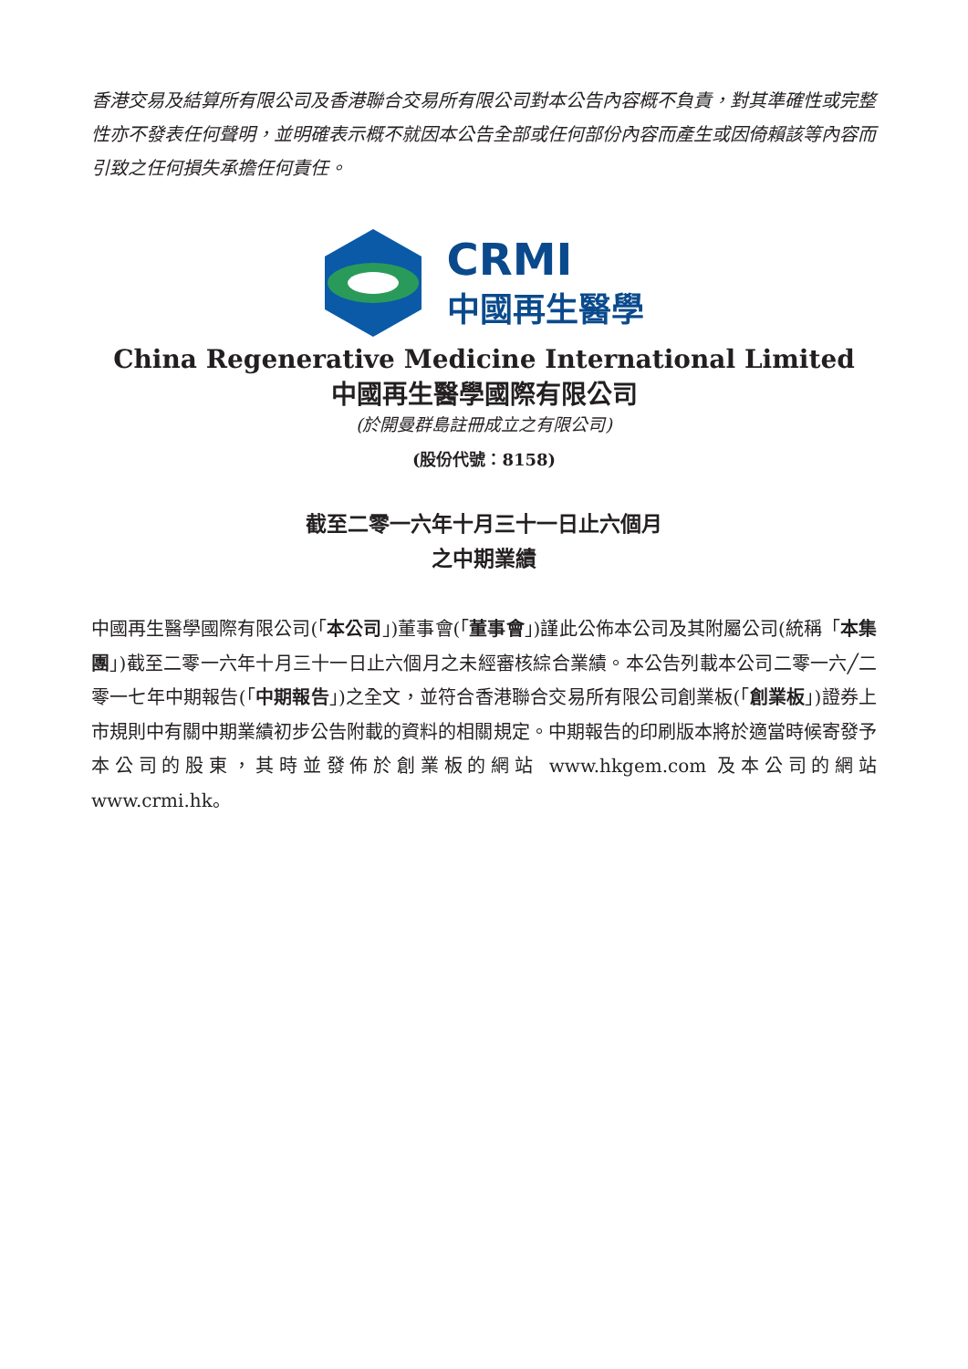香港交易及結算所有限公司及香港聯合交易所有限公司對本公告內容概不負責，對其準確性或完整性亦不發表任何聲明，並明確表示概不就因本公告全部或任何部份內容而產生或因倚賴該等內容而引致之任何損失承擔任何責任。
CRMI
中國再生醫學
China Regenerative Medicine International Limited
中國再生醫學國際有限公司
(於開曼群島註冊成立之有限公司)
(股份代號：8158)
截至二零一六年十月三十一日止六個月
之中期業績
中國再生醫學國際有限公司(「本公司」)董事會(「董事會」)謹此公佈本公司及其附屬公司(統稱「本集團」)截至二零一六年十月三十一日止六個月之未經審核綜合業績。本公告列載本公司二零一六╱二零一七年中期報告(「中期報告」)之全文，並符合香港聯合交易所有限公司創業板(「創業板」)證券上市規則中有關中期業績初步公告附載的資料的相關規定。中期報告的印刷版本將於適當時候寄發予本公司的股東，其時並發佈於創業板的網站 www.hkgem.com 及本公司的網站 www.crmi.hk。